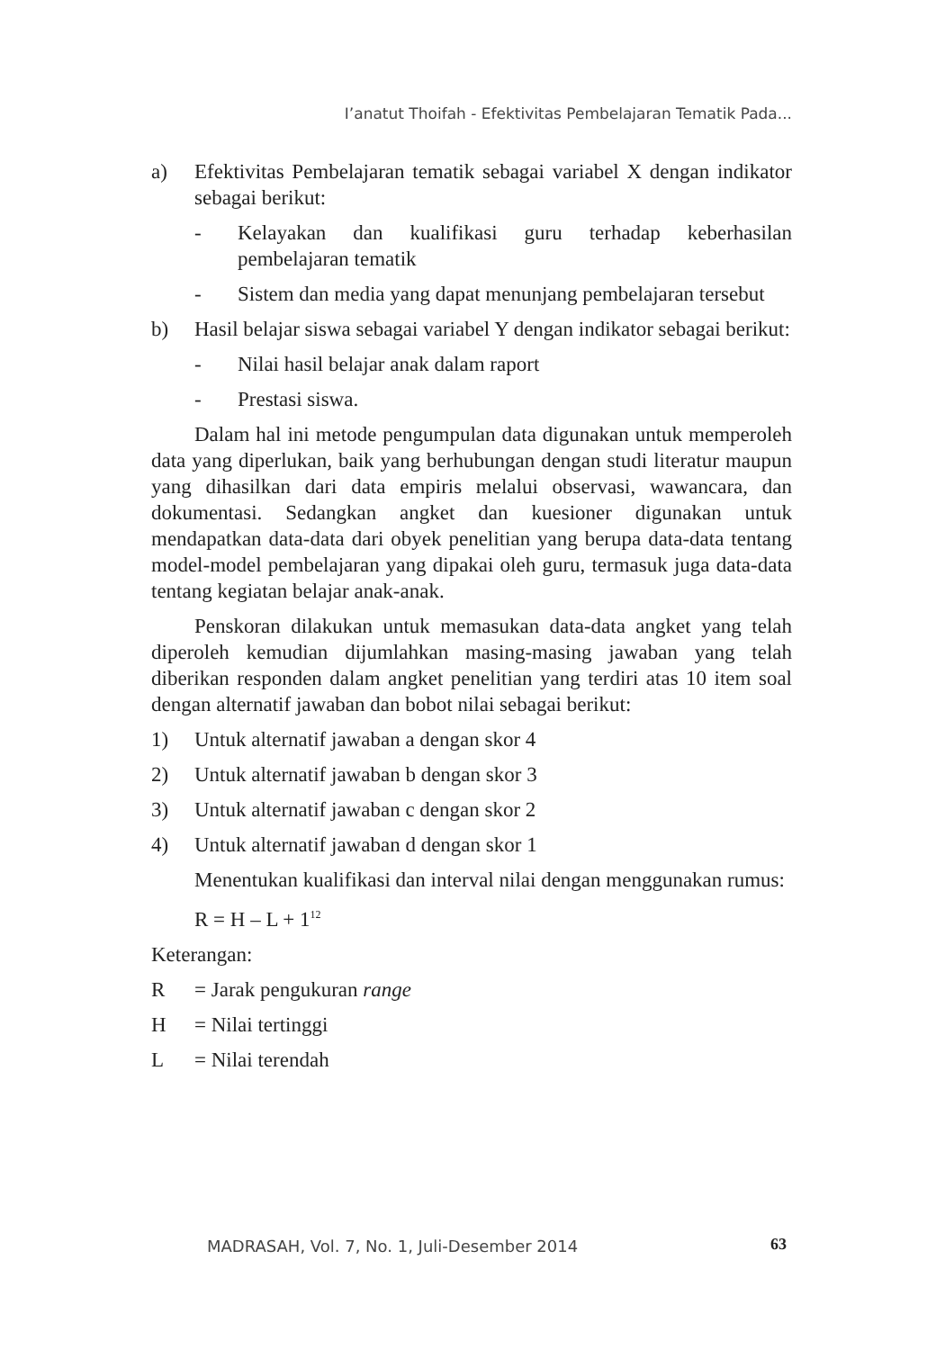I’anatut Thoifah - Efektivitas Pembelajaran Tematik Pada...
a) Efektivitas Pembelajaran tematik sebagai variabel X dengan indikator sebagai berikut:
- Kelayakan dan kualifikasi guru terhadap keberhasilan pembelajaran tematik
- Sistem dan media yang dapat menunjang pembelajaran tersebut
b) Hasil belajar siswa sebagai variabel Y dengan indikator sebagai berikut:
- Nilai hasil belajar anak dalam raport
- Prestasi siswa.
Dalam hal ini metode pengumpulan data digunakan untuk memperoleh data yang diperlukan, baik yang berhubungan dengan studi literatur maupun yang dihasilkan dari data empiris melalui observasi, wawancara, dan dokumentasi. Sedangkan angket dan kuesioner digunakan untuk mendapatkan data-data dari obyek penelitian yang berupa data-data tentang model-model pembelajaran yang dipakai oleh guru, termasuk juga data-data tentang kegiatan belajar anak-anak.
Penskoran dilakukan untuk memasukan data-data angket yang telah diperoleh kemudian dijumlahkan masing-masing jawaban yang telah diberikan responden dalam angket penelitian yang terdiri atas 10 item soal dengan alternatif jawaban dan bobot nilai sebagai berikut:
1) Untuk alternatif jawaban a dengan skor 4
2) Untuk alternatif jawaban b dengan skor 3
3) Untuk alternatif jawaban c dengan skor 2
4) Untuk alternatif jawaban d dengan skor 1
Menentukan kualifikasi dan interval nilai dengan menggunakan rumus:
R = H – L + 1<sup>12</sup>
Keterangan:
R = Jarak pengukuran range
H = Nilai tertinggi
L = Nilai terendah
MADRASAH, Vol. 7, No. 1, Juli-Desember 2014
63